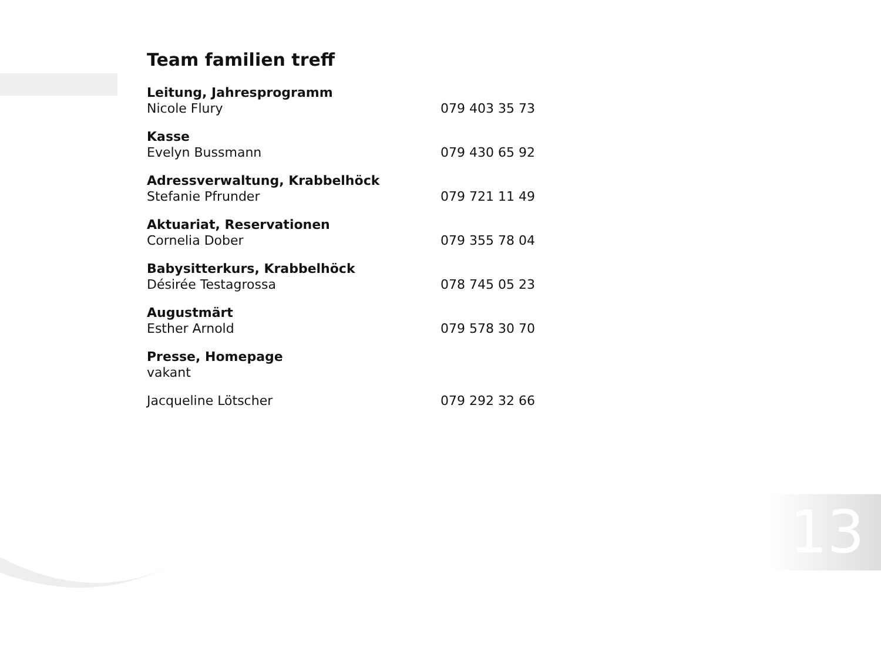Team familien treff
Leitung, Jahresprogramm
Nicole Flury 079 403 35 73
Kasse
Evelyn Bussmann 079 430 65 92
Adressverwaltung, Krabbelhöck
Stefanie Pfrunder 079 721 11 49
Aktuariat, Reservationen
Cornelia Dober 079 355 78 04
Babysitterkurs, Krabbelhöck
Désirée Testagrossa 078 745 05 23
Augustmärt
Esther Arnold 079 578 30 70
Presse, Homepage
vakant
Jacqueline Lötscher 079 292 32 66
13